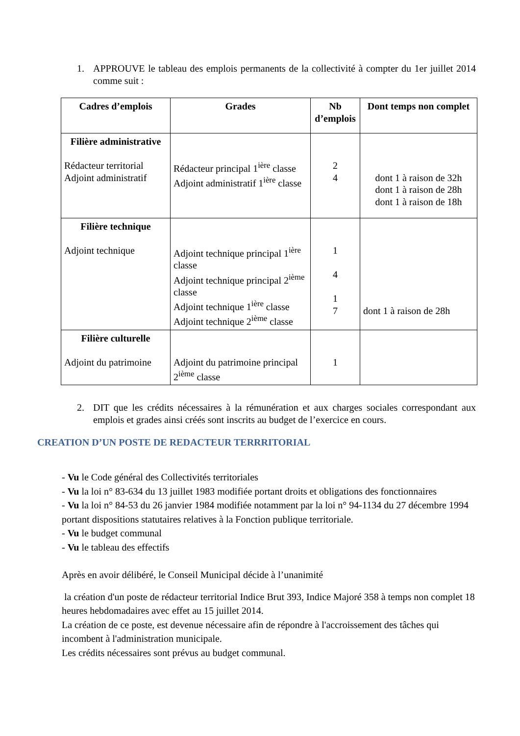1.
APPROUVE le tableau des emplois permanents de la collectivité à compter du 1er juillet 2014 comme suit :
| Cadres d’emplois | Grades | Nb d’emplois | Dont temps non complet |
| --- | --- | --- | --- |
| Filière administrative Rédacteur territorial Adjoint administratif | Rédacteur principal 1<sup>ière</sup> classe Adjoint administratif 1<sup>ière</sup> classe | 2 4 | dont 1 à raison de 32h dont 1 à raison de 28h dont 1 à raison de 18h |
| Filière technique Adjoint technique | Adjoint technique principal 1<sup>ière</sup> classe Adjoint technique principal 2<sup>ième</sup> classe Adjoint technique 1<sup>ière</sup> classe Adjoint technique 2<sup>ième</sup> classe | 1 4 1 7 | dont 1 à raison de 28h |
| Filière culturelle Adjoint du patrimoine | Adjoint du patrimoine principal 2<sup>ième</sup> classe | 1 | |
2.
DIT que les crédits nécessaires à la rémunération et aux charges sociales correspondant aux emplois et grades ainsi créés sont inscrits au budget de l’exercice en cours.
CREATION D’UN POSTE DE REDACTEUR TERRRITORIAL
- Vu le Code général des Collectivités territoriales
- Vu la loi n° 83-634 du 13 juillet 1983 modifiée portant droits et obligations des fonctionnaires
- Vu la loi n° 84-53 du 26 janvier 1984 modifiée notamment par la loi n° 94-1134 du 27 décembre 1994 portant dispositions statutaires relatives à la Fonction publique territoriale.
- Vu le budget communal
- Vu le tableau des effectifs
Après en avoir délibéré, le Conseil Municipal décide à l’unanimité
la création d'un poste de rédacteur territorial Indice Brut 393, Indice Majoré 358 à temps non complet 18 heures hebdomadaires avec effet au 15 juillet 2014.
La création de ce poste, est devenue nécessaire afin de répondre à l'accroissement des tâches qui incombent à l'administration municipale.
Les crédits nécessaires sont prévus au budget communal.